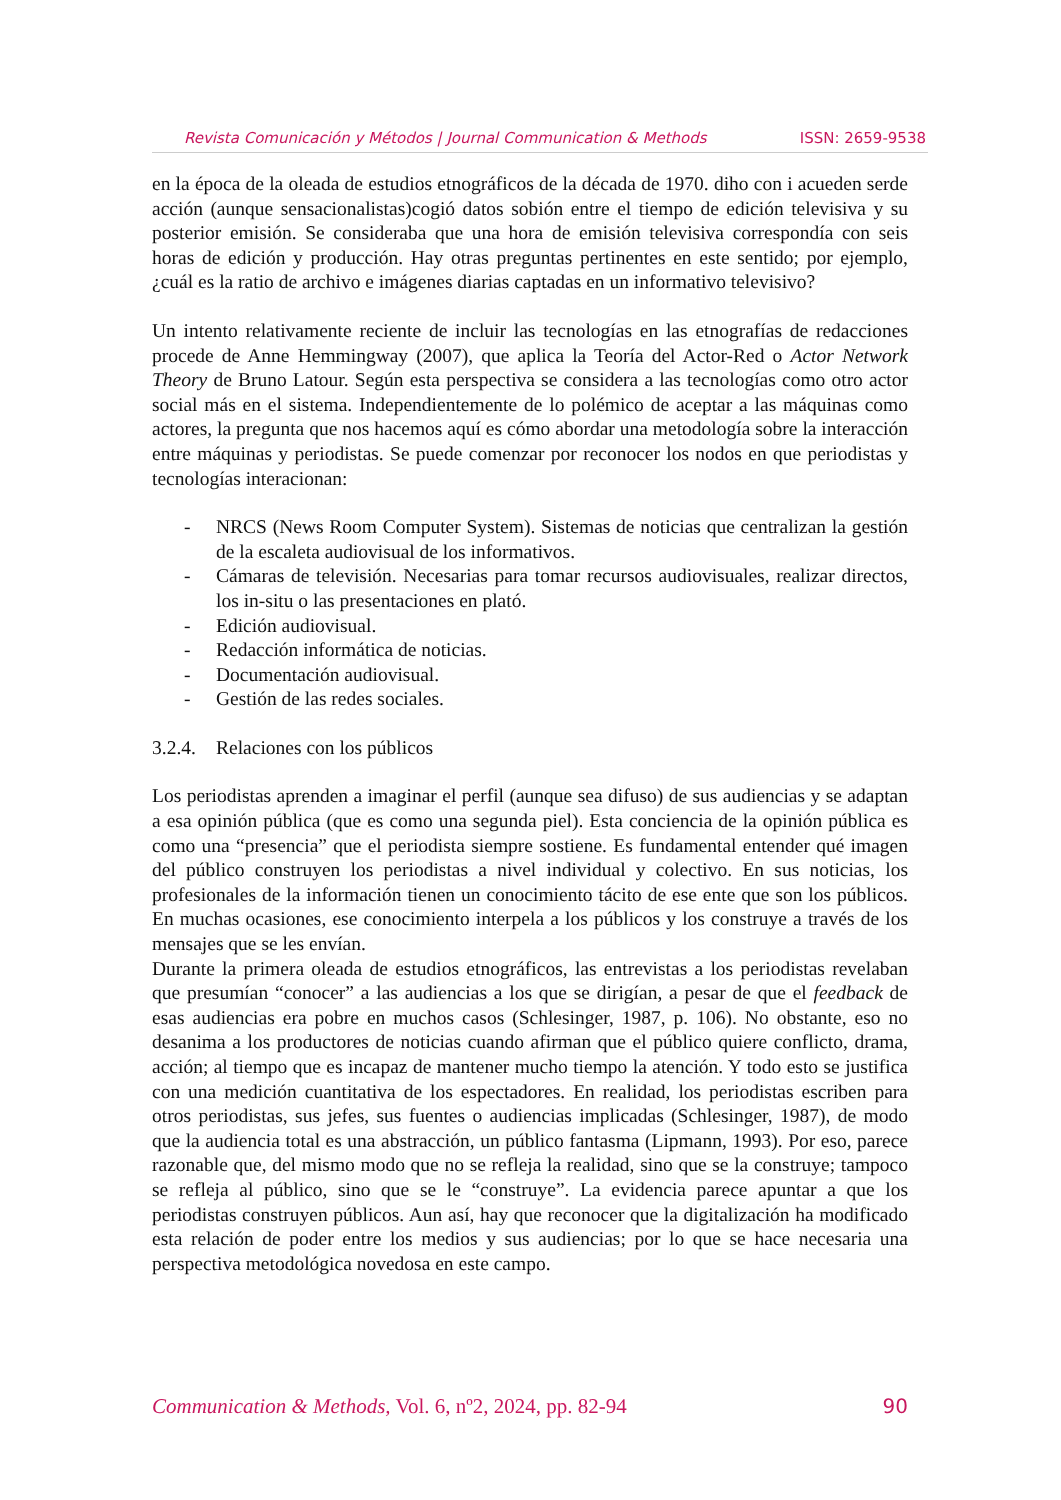Revista Comunicación y Métodos | Journal Communication & Methods ISSN: 2659-9538
en la época de la oleada de estudios etnográficos de la década de 1970. diho con i acueden serde acción (aunque sensacionalistas)cogió datos sobión entre el tiempo de edición televisiva y su posterior emisión. Se consideraba que una hora de emisión televisiva correspondía con seis horas de edición y producción. Hay otras preguntas pertinentes en este sentido; por ejemplo, ¿cuál es la ratio de archivo e imágenes diarias captadas en un informativo televisivo?
Un intento relativamente reciente de incluir las tecnologías en las etnografías de redacciones procede de Anne Hemmingway (2007), que aplica la Teoría del Actor-Red o Actor Network Theory de Bruno Latour. Según esta perspectiva se considera a las tecnologías como otro actor social más en el sistema. Independientemente de lo polémico de aceptar a las máquinas como actores, la pregunta que nos hacemos aquí es cómo abordar una metodología sobre la interacción entre máquinas y periodistas. Se puede comenzar por reconocer los nodos en que periodistas y tecnologías interacionan:
- NRCS (News Room Computer System). Sistemas de noticias que centralizan la gestión de la escaleta audiovisual de los informativos.
- Cámaras de televisión. Necesarias para tomar recursos audiovisuales, realizar directos, los in-situ o las presentaciones en plató.
- Edición audiovisual.
- Redacción informática de noticias.
- Documentación audiovisual.
- Gestión de las redes sociales.
3.2.4. Relaciones con los públicos
Los periodistas aprenden a imaginar el perfil (aunque sea difuso) de sus audiencias y se adaptan a esa opinión pública (que es como una segunda piel). Esta conciencia de la opinión pública es como una “presencia” que el periodista siempre sostiene. Es fundamental entender qué imagen del público construyen los periodistas a nivel individual y colectivo. En sus noticias, los profesionales de la información tienen un conocimiento tácito de ese ente que son los públicos. En muchas ocasiones, ese conocimiento interpela a los públicos y los construye a través de los mensajes que se les envían.
Durante la primera oleada de estudios etnográficos, las entrevistas a los periodistas revelaban que presumían “conocer” a las audiencias a los que se dirigían, a pesar de que el feedback de esas audiencias era pobre en muchos casos (Schlesinger, 1987, p. 106). No obstante, eso no desanima a los productores de noticias cuando afirman que el público quiere conflicto, drama, acción; al tiempo que es incapaz de mantener mucho tiempo la atención. Y todo esto se justifica con una medición cuantitativa de los espectadores. En realidad, los periodistas escriben para otros periodistas, sus jefes, sus fuentes o audiencias implicadas (Schlesinger, 1987), de modo que la audiencia total es una abstracción, un público fantasma (Lipmann, 1993). Por eso, parece razonable que, del mismo modo que no se refleja la realidad, sino que se la construye; tampoco se refleja al público, sino que se le “construye”. La evidencia parece apuntar a que los periodistas construyen públicos. Aun así, hay que reconocer que la digitalización ha modificado esta relación de poder entre los medios y sus audiencias; por lo que se hace necesaria una perspectiva metodológica novedosa en este campo.
Communication & Methods, Vol. 6, nº2, 2024, pp. 82-94 90